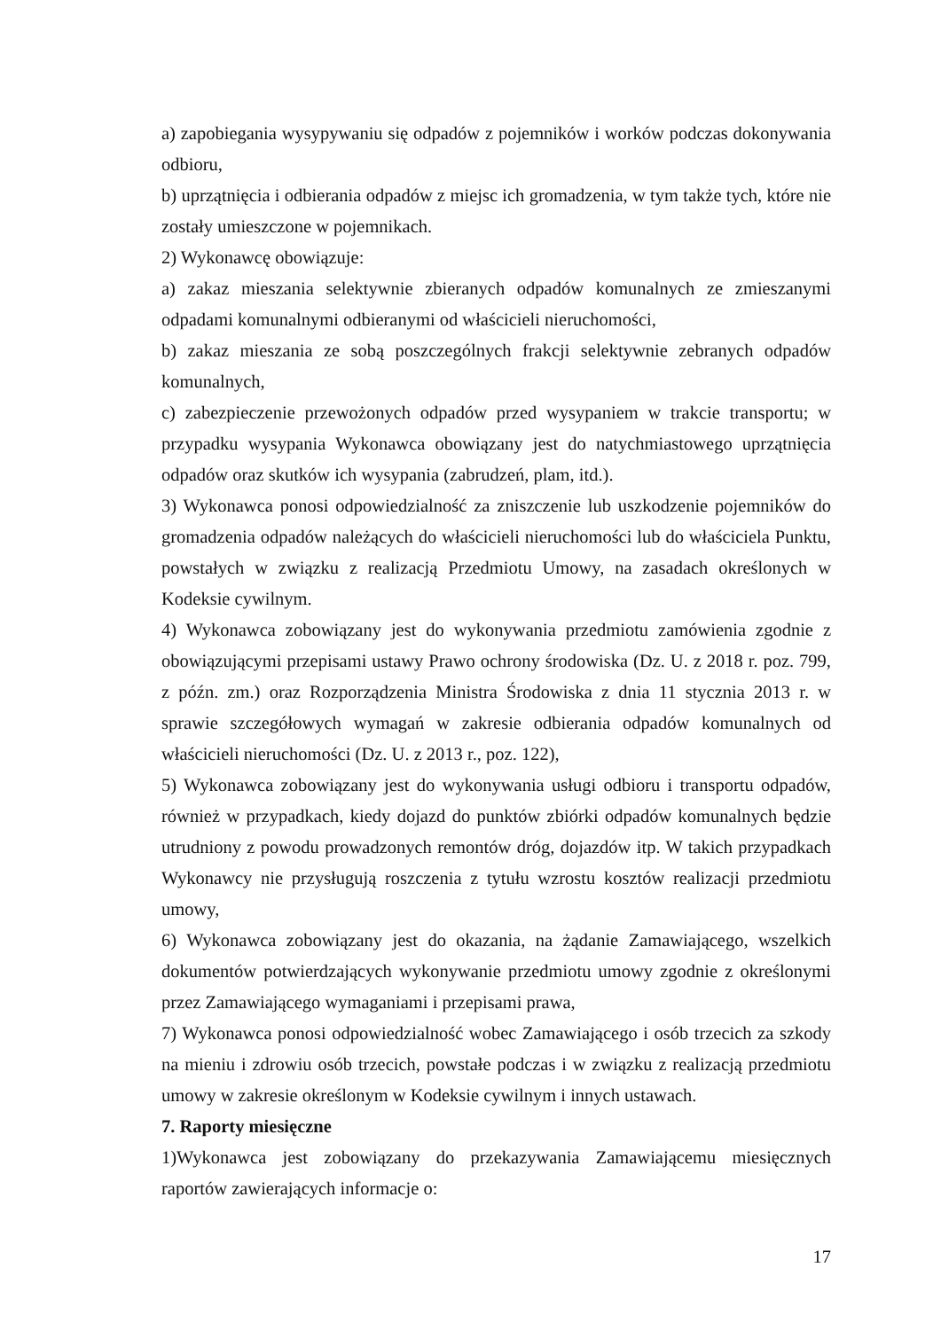a) zapobiegania wysypywaniu się odpadów z pojemników i worków podczas dokonywania odbioru,
b) uprzątnięcia i odbierania odpadów z miejsc ich gromadzenia, w tym także tych, które nie zostały umieszczone w pojemnikach.
2) Wykonawcę obowiązuje:
a) zakaz mieszania selektywnie zbieranych odpadów komunalnych ze zmieszanymi odpadami komunalnymi odbieranymi od właścicieli nieruchomości,
b) zakaz mieszania ze sobą poszczególnych frakcji selektywnie zebranych odpadów komunalnych,
c) zabezpieczenie przewożonych odpadów przed wysypaniem w trakcie transportu; w przypadku wysypania Wykonawca obowiązany jest do natychmiastowego uprzątnięcia odpadów oraz skutków ich wysypania (zabrudzeń, plam, itd.).
3) Wykonawca ponosi odpowiedzialność za zniszczenie lub uszkodzenie pojemników do gromadzenia odpadów należących do właścicieli nieruchomości lub do właściciela Punktu, powstałych w związku z realizacją Przedmiotu Umowy, na zasadach określonych w Kodeksie cywilnym.
4) Wykonawca zobowiązany jest do wykonywania przedmiotu zamówienia zgodnie z obowiązującymi przepisami ustawy Prawo ochrony środowiska (Dz. U. z 2018 r. poz. 799, z późn. zm.) oraz Rozporządzenia Ministra Środowiska z dnia 11 stycznia 2013 r. w sprawie szczegółowych wymagań w zakresie odbierania odpadów komunalnych od właścicieli nieruchomości (Dz. U. z 2013 r., poz. 122),
5) Wykonawca zobowiązany jest do wykonywania usługi odbioru i transportu odpadów, również w przypadkach, kiedy dojazd do punktów zbiórki odpadów komunalnych będzie utrudniony z powodu prowadzonych remontów dróg, dojazdów itp. W takich przypadkach Wykonawcy nie przysługują roszczenia z tytułu wzrostu kosztów realizacji przedmiotu umowy,
6) Wykonawca zobowiązany jest do okazania, na żądanie Zamawiającego, wszelkich dokumentów potwierdzających wykonywanie przedmiotu umowy zgodnie z określonymi przez Zamawiającego wymaganiami i przepisami prawa,
7) Wykonawca ponosi odpowiedzialność wobec Zamawiającego i osób trzecich za szkody na mieniu i zdrowiu osób trzecich, powstałe podczas i w związku z realizacją przedmiotu umowy w zakresie określonym w Kodeksie cywilnym i innych ustawach.
7. Raporty miesięczne
1)Wykonawca jest zobowiązany do przekazywania Zamawiającemu miesięcznych raportów zawierających informacje o:
17